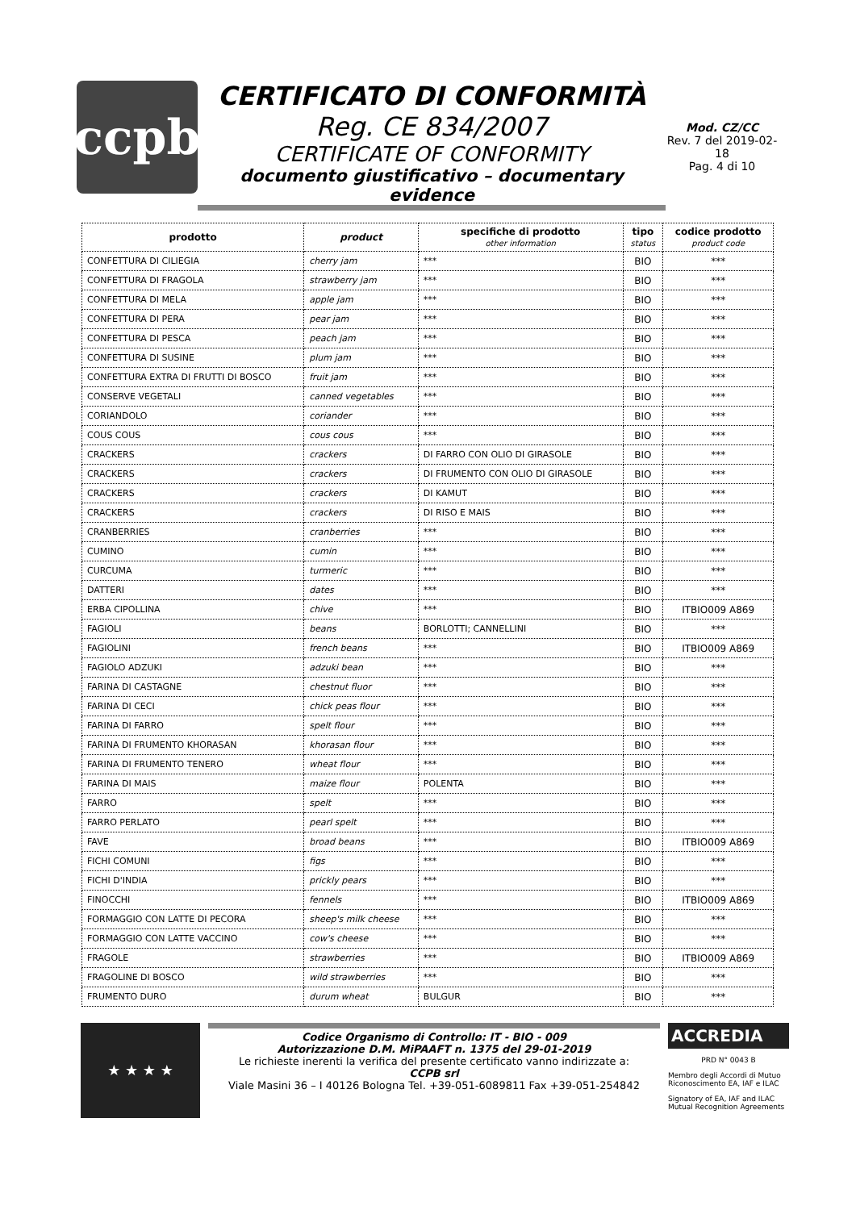ccpb
CERTIFICATO DI CONFORMITÀ
Reg. CE 834/2007
CERTIFICATE OF CONFORMITY
documento giustificativo – documentary evidence
Mod. CZ/CC
Rev. 7 del 2019-02-18
Pag. 4 di 10
| prodotto | product | specifiche di prodotto other information | tipo status | codice prodotto product code |
| --- | --- | --- | --- | --- |
| CONFETTURA DI CILIEGIA | cherry jam | *** | BIO | *** |
| CONFETTURA DI FRAGOLA | strawberry jam | *** | BIO | *** |
| CONFETTURA DI MELA | apple jam | *** | BIO | *** |
| CONFETTURA DI PERA | pear jam | *** | BIO | *** |
| CONFETTURA DI PESCA | peach jam | *** | BIO | *** |
| CONFETTURA DI SUSINE | plum jam | *** | BIO | *** |
| CONFETTURA EXTRA DI FRUTTI DI BOSCO | fruit jam | *** | BIO | *** |
| CONSERVE VEGETALI | canned vegetables | *** | BIO | *** |
| CORIANDOLO | coriander | *** | BIO | *** |
| COUS COUS | cous cous | *** | BIO | *** |
| CRACKERS | crackers | DI FARRO CON OLIO DI GIRASOLE | BIO | *** |
| CRACKERS | crackers | DI FRUMENTO CON OLIO DI GIRASOLE | BIO | *** |
| CRACKERS | crackers | DI KAMUT | BIO | *** |
| CRACKERS | crackers | DI RISO E MAIS | BIO | *** |
| CRANBERRIES | cranberries | *** | BIO | *** |
| CUMINO | cumin | *** | BIO | *** |
| CURCUMA | turmeric | *** | BIO | *** |
| DATTERI | dates | *** | BIO | *** |
| ERBA CIPOLLINA | chive | *** | BIO | ITBIO009 A869 |
| FAGIOLI | beans | BORLOTTI; CANNELLINI | BIO | *** |
| FAGIOLINI | french beans | *** | BIO | ITBIO009 A869 |
| FAGIOLO ADZUKI | adzuki bean | *** | BIO | *** |
| FARINA DI CASTAGNE | chestnut fluor | *** | BIO | *** |
| FARINA DI CECI | chick peas flour | *** | BIO | *** |
| FARINA DI FARRO | spelt flour | *** | BIO | *** |
| FARINA DI FRUMENTO KHORASAN | khorasan flour | *** | BIO | *** |
| FARINA DI FRUMENTO TENERO | wheat flour | *** | BIO | *** |
| FARINA DI MAIS | maize flour | POLENTA | BIO | *** |
| FARRO | spelt | *** | BIO | *** |
| FARRO PERLATO | pearl spelt | *** | BIO | *** |
| FAVE | broad beans | *** | BIO | ITBIO009 A869 |
| FICHI COMUNI | figs | *** | BIO | *** |
| FICHI D'INDIA | prickly pears | *** | BIO | *** |
| FINOCCHI | fennels | *** | BIO | ITBIO009 A869 |
| FORMAGGIO CON LATTE DI PECORA | sheep's milk cheese | *** | BIO | *** |
| FORMAGGIO CON LATTE VACCINO | cow's cheese | *** | BIO | *** |
| FRAGOLE | strawberries | *** | BIO | ITBIO009 A869 |
| FRAGOLINE DI BOSCO | wild strawberries | *** | BIO | *** |
| FRUMENTO DURO | durum wheat | BULGUR | BIO | *** |
★ ★ ★ ★
Codice Organismo di Controllo: IT - BIO - 009
Autorizzazione D.M. MiPAAFT n. 1375 del 29-01-2019
Le richieste inerenti la verifica del presente certificato vanno indirizzate a:
CCPB srl
Viale Masini 36 – I 40126 Bologna Tel. +39-051-6089811 Fax +39-051-254842
ACCREDIA
PRD N° 0043 B
Membro degli Accordi di Mutuo Riconoscimento EA, IAF e ILAC
Signatory of EA, IAF and ILAC Mutual Recognition Agreements